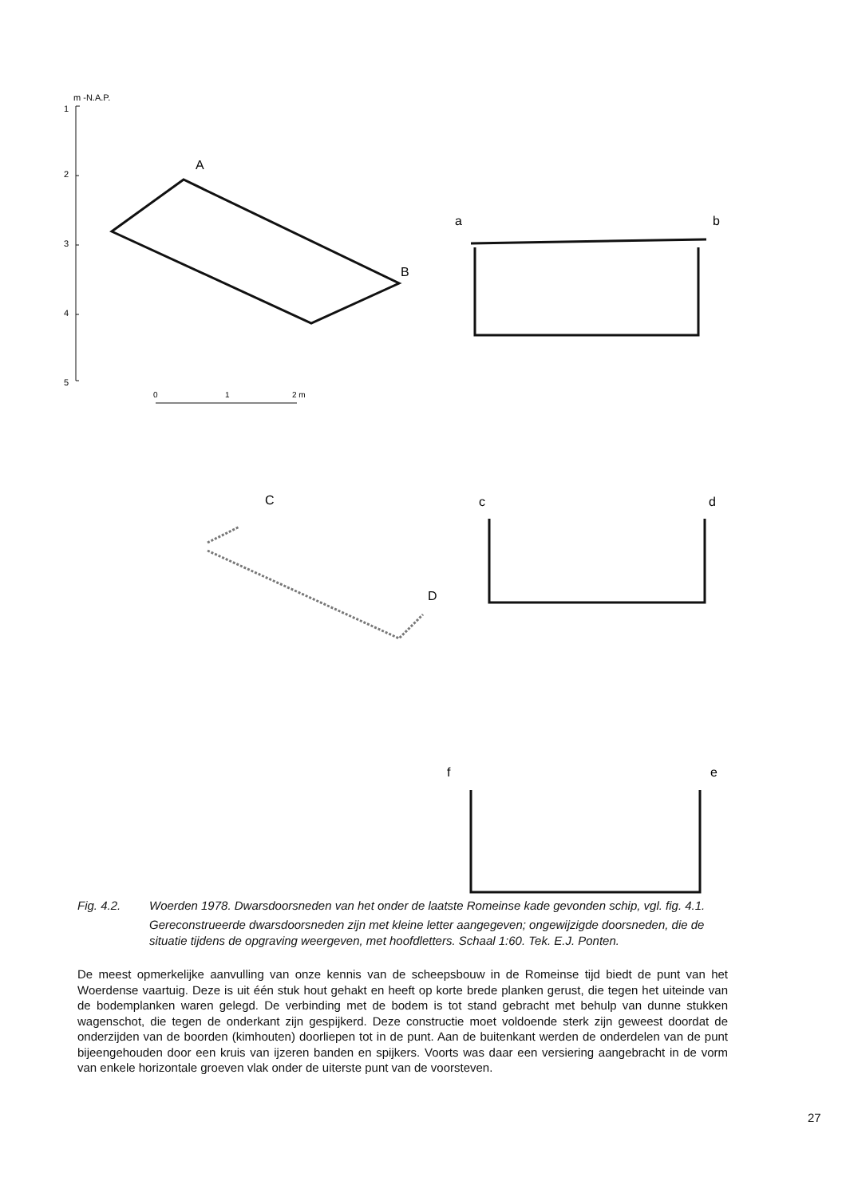m -N.A.P.
1
2
3
4
5
0
1
2 m
A
B
a
b
C
D
c
d
f
e
Fig. 4.2. Woerden 1978. Dwarsdoorsneden van het onder de laatste Romeinse kade gevonden schip, vgl. fig. 4.1.
Gereconstrueerde dwarsdoorsneden zijn met kleine letter aangegeven; ongewijzigde doorsneden, die de situatie tijdens de opgraving weergeven, met hoofdletters. Schaal 1:60. Tek. E.J. Ponten.
De meest opmerkelijke aanvulling van onze kennis van de scheepsbouw in de Romeinse tijd biedt de punt van het Woerdense vaartuig. Deze is uit één stuk hout gehakt en heeft op korte brede planken gerust, die tegen het uiteinde van de bodemplanken waren gelegd. De verbinding met de bodem is tot stand gebracht met behulp van dunne stukken wagenschot, die tegen de onderkant zijn gespijkerd. Deze constructie moet voldoende sterk zijn geweest doordat de onderzijden van de boorden (kimhouten) doorliepen tot in de punt. Aan de buitenkant werden de onderdelen van de punt bijeengehouden door een kruis van ijzeren banden en spijkers. Voorts was daar een versiering aangebracht in de vorm van enkele horizontale groeven vlak onder de uiterste punt van de voorsteven.
27